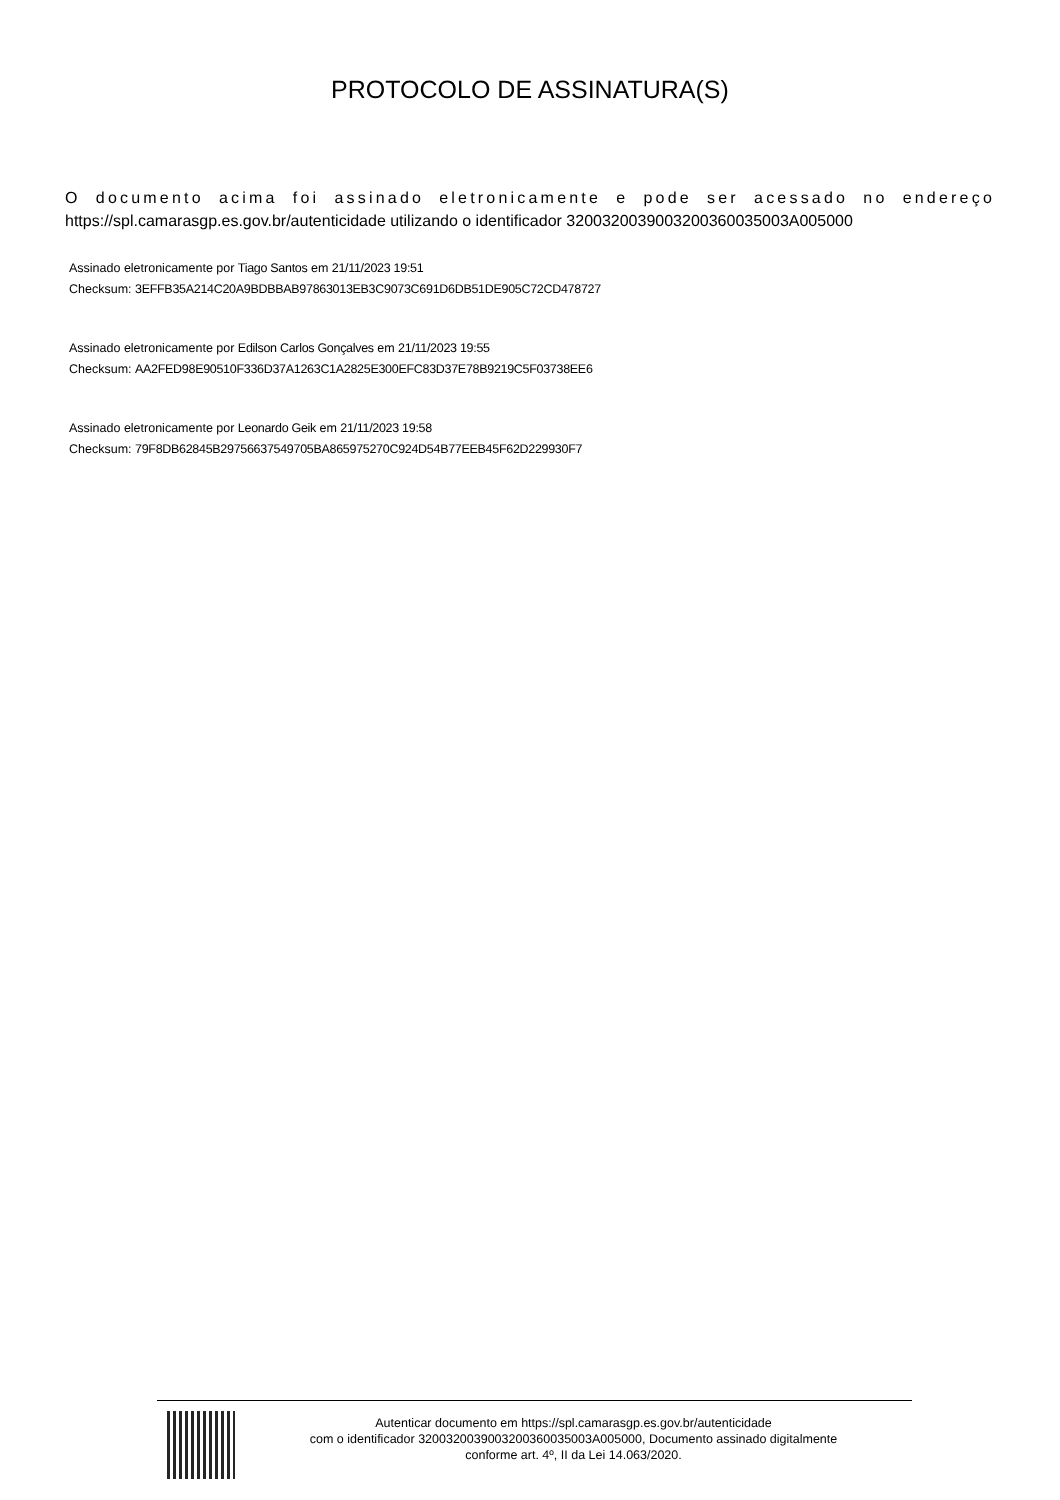PROTOCOLO DE ASSINATURA(S)
O documento acima foi assinado eletronicamente e pode ser acessado no endereço https://spl.camarasgp.es.gov.br/autenticidade utilizando o identificador 320032003900320036003500​3A005000
Assinado eletronicamente por Tiago Santos em 21/11/2023 19:51
Checksum: 3EFFB35A214C20A9BDBBAB97863013EB3C9073C691D6DB51DE905C72CD478727
Assinado eletronicamente por Edilson Carlos Gonçalves em 21/11/2023 19:55
Checksum: AA2FED98E90510F336D37A1263C1A2825E300EFC83D37E78B9219C5F03738EE6
Assinado eletronicamente por Leonardo Geik em 21/11/2023 19:58
Checksum: 79F8DB62845B29756637549705BA865975270C924D54B77EEB45F62D229930F7
Autenticar documento em https://spl.camarasgp.es.gov.br/autenticidade
com o identificador 3200320039003200360035003A005000, Documento assinado digitalmente
conforme art. 4º, II da Lei 14.063/2020.